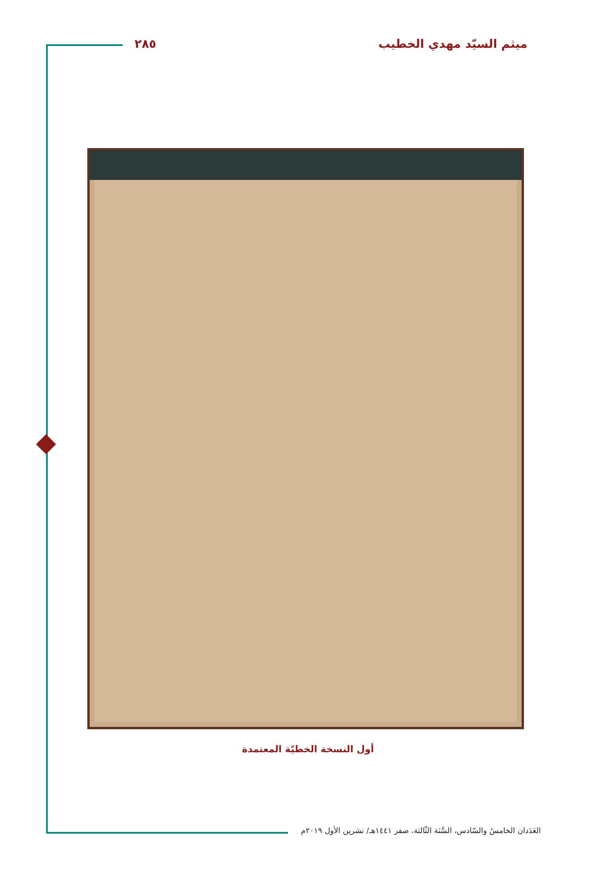ميثم السيّد مهدي الخطيب ٢٨٥
أول النسخة الخطيّة المعتمدة
العَدَدان الخامسُ والسّادس، السَّنَة الثّالثة، صفر ١٤٤١هـ/ تشرين الأول ٢٠١٩م